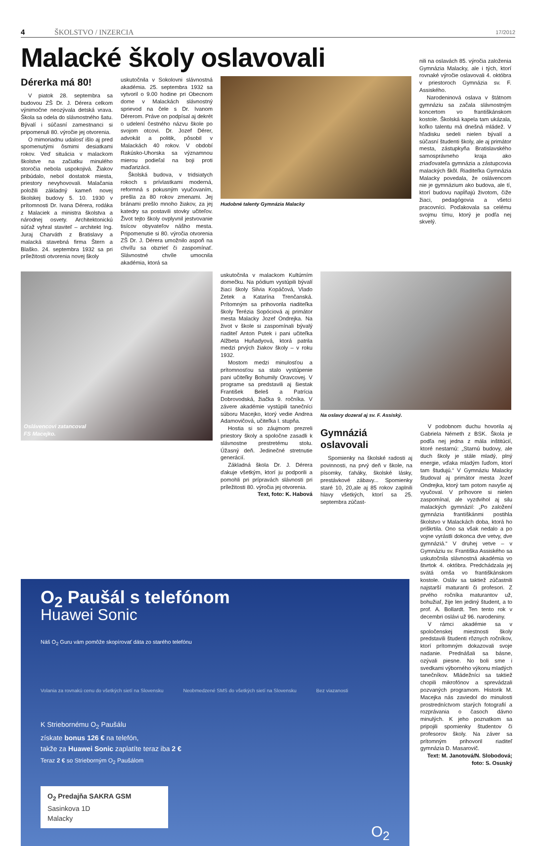4 ŠKOLSTVO / INZERCIA 17/2012
Malacké školy oslavovali
Dérerka má 80!
V piatok 28. septembra sa budovou ZŠ Dr. J. Dérera celkom výnimočne neozývala detská vrava. Škola sa odela do slávnostného šatu. Bývalí i súčasní zamestnanci si pripomenuli 80. výročie jej otvorenia.
O mimoriadnu udalosť išlo aj pred spomenutými ôsmimi desiatkami rokov. Veď situácia v malackom školstve na začiatku minulého storočia nebola uspokojivá. Žiakov pribúdalo, nebol dostatok miesta, priestory nevyhovovali. Malačania položili základný kameň novej školskej budovy 5. 10. 1930 v prítomnosti Dr. Ivana Dérera, rodáka z Malaciek a ministra školstva a národnej osvety. Architektonickú súťaž vyhral staviteľ – architekt Ing. Juraj Charváth z Bratislavy a malacká stavebná firma Štern a Blaško. 24. septembra 1932 sa pri príležitosti otvorenia novej školy
uskutočnila v Sokolovni slávnostná akadémia. 25. septembra 1932 sa vytvoril o 9.00 hodine pri Obecnom dome v Malackách slávnostný sprievod na čele s Dr. Ivanom Dérerom. Práve on podpísal aj dekrét o udelení čestného názvu škole po svojom otcovi. Dr. Jozef Dérer, advokát a politik, pôsobil v Malackách 40 rokov. V období Rakúsko-Uhorska sa významnou mierou podieľal na boji proti maďarizácii.
Školská budova, v tridsiatych rokoch s prívlastkami moderná, reformná s pokusným vyučovaním, prešla za 80 rokov zmenami. Jej bránami prešlo mnoho žiakov, za jej katedry sa postavili stovky učiteľov. Život tejto školy ovplyvnil jestvovanie tisícov obyvateľov nášho mesta. Pripomenutie si 80. výročia otvorenia ZŠ Dr. J. Dérera umožnilo aspoň na chvíľu sa obzrieť či zaspomínať. Slávnostné chvíle umocnila akadémia, ktorá sa
Hudobné talenty Gymnázia Malacky
nili na oslavách 85. výročia založenia Gymnázia Malacky, ale i tých, ktorí rovnaké výročie oslavovali 4. októbra v priestoroch Gymnázia sv. F. Assiského.
Narodeninová oslava v štátnom gymnáziu sa začala slávnostným koncertom vo františkánskom kostole. Školská kapela tam ukázala, koľko talentu má dnešná mládež. V hľadisku sedeli nielen bývalí a súčasní študenti školy, ale aj primátor mesta, zástupkyňa Bratislavského samosprávneho kraja ako zriaďovateľa gymnázia a zástupcovia malackých škôl. Riaditeľka Gymnázia Malacky povedala, že oslávencom nie je gymnázium ako budova, ale tí, ktorí budovu napĺňajú životom, čiže žiaci, pedagógovia a všetci pracovníci. Poďakovala sa celému svojmu tímu, ktorý je podľa nej skvelý.
Oslávencovi zatancoval
FS Macejko.
uskutočnila v malackom Kultúrním domečku. Na pódium vystúpili bývalí žiaci školy Silvia Kopáčová, Vlado Zetek a Katarína Trenčanská. Prítomným sa prihovorila riaditeľka školy Terézia Sopóciová aj primátor mesta Malacky Jozef Ondrejka. Na život v škole si zaspomínali bývalý riaditeľ Anton Putek i pani učiteľka Alžbeta Huňadyová, ktorá patrila medzi prvých žiakov školy – v roku 1932.
Mostom medzi minulosťou a prítomnosťou sa stalo vystúpenie pani učiteľky Bohumily Oravcovej. V programe sa predstavili aj šiestak František Beleš a Patrícia Dobrovodská, žiačka 9. ročníka. V závere akadémie vystúpili tanečníci súboru Macejko, ktorý vedie Andrea Adamovičová, učiteľka I. stupňa.
Hostia si so záujmom prezreli priestory školy a spoločne zasadli k slávnostne prestretému stolu. Úžasný deň. Jedinečné stretnutie generácií.
Základná škola Dr. J. Dérera ďakuje všetkým, ktorí ju podporili a pomohli pri prípravách slávnosti pri príležitosti 80. výročia jej otvorenia.
Text, foto: K. Habová
Na oslavy dozeral aj sv. F. Assiský.
Gymnáziá oslavovali
Spomienky na školské radosti aj povinnosti, na prvý deň v škole, na písomky, ťaháky, školské lásky, prestávkové zábavy... Spomienky staré 10, 20,ale aj 85 rokov zaplnili hlavy všetkých, ktorí sa 25. septembra zúčast-
V podobnom duchu hovorila aj Gabriela Németh z BSK. Škola je podľa nej jedna z mála inštitúcií, ktoré nestarnú: „Starnú budovy, ale duch školy je stále mladý, plný energie, vďaka mladým ľuďom, ktorí tam študujú.“ V Gymnáziu Malacky študoval aj primátor mesta Jozef Ondrejka, ktorý tam potom navyše aj vyučoval. V príhovore si nielen zaspomínal, ale vyzdvihol aj silu malackých gymnázií: „Po založení gymnázia františkánmi postihla školstvo v Malackách doba, ktorá ho priškrtila. Ono sa však nedalo a po vojne vyrástli dokonca dve vetvy, dve gymnáziá.“ V druhej vetve – v Gymnáziu sv. Františka Assiského sa uskutočnila slávnostná akadémia vo štvrtok 4. októbra. Predchádzala jej svätá omša vo františkánskom kostole. Osláv sa taktiež zúčastnili najstarší maturanti či profesori. Z prvého ročníka maturantov už, bohužiaľ, žije len jediný študent, a to prof. A. Bollardt. Ten tento rok v decembri oslávi už 96. narodeniny.
V rámci akadémie sa v spoločenskej miestnosti školy predstavili študenti rôznych ročníkov, ktorí prítomným dokazovali svoje nadanie. Prednášali sa básne, ozývali piesne. No boli sme i svedkami výborného výkonu mladých tanečníkov. Mládežníci sa taktiež chopili mikrofónov a sprevádzali pozvaných programom. Historik M. Macejka nás zaviedol do minulosti prostredníctvom starých fotografií a rozprávania o časoch dávno minulých. K jeho poznatkom sa pripojili spomienky študentov či profesorov školy. Na záver sa prítomným prihovoril riaditeľ gymnázia D. Masarovič.
Text: M. Janotová/N. Slobodová;
foto: S. Osuský
O<sub>2</sub> Paušál s telefónom
Huawei Sonic
Náš O<sub>2</sub> Guru vám pomôže skopírovať dáta zo starého telefónu
Volania za rovnakú cenu do všetkých sietí na Slovensku Neobmedzené SMS do všetkých sietí na Slovensku Bez viazanosti
K Striebornému O<sub>2</sub> Paušálu
získate bonus 126 € na telefón,
takže za Huawei Sonic zaplatíte teraz iba 2 €
Teraz 2 € so Strieborným O<sub>2</sub> Paušálom
O<sub>2</sub> Predajňa SAKRA GSM
Sasinkova 1D
Malacky
O<sub>2</sub>